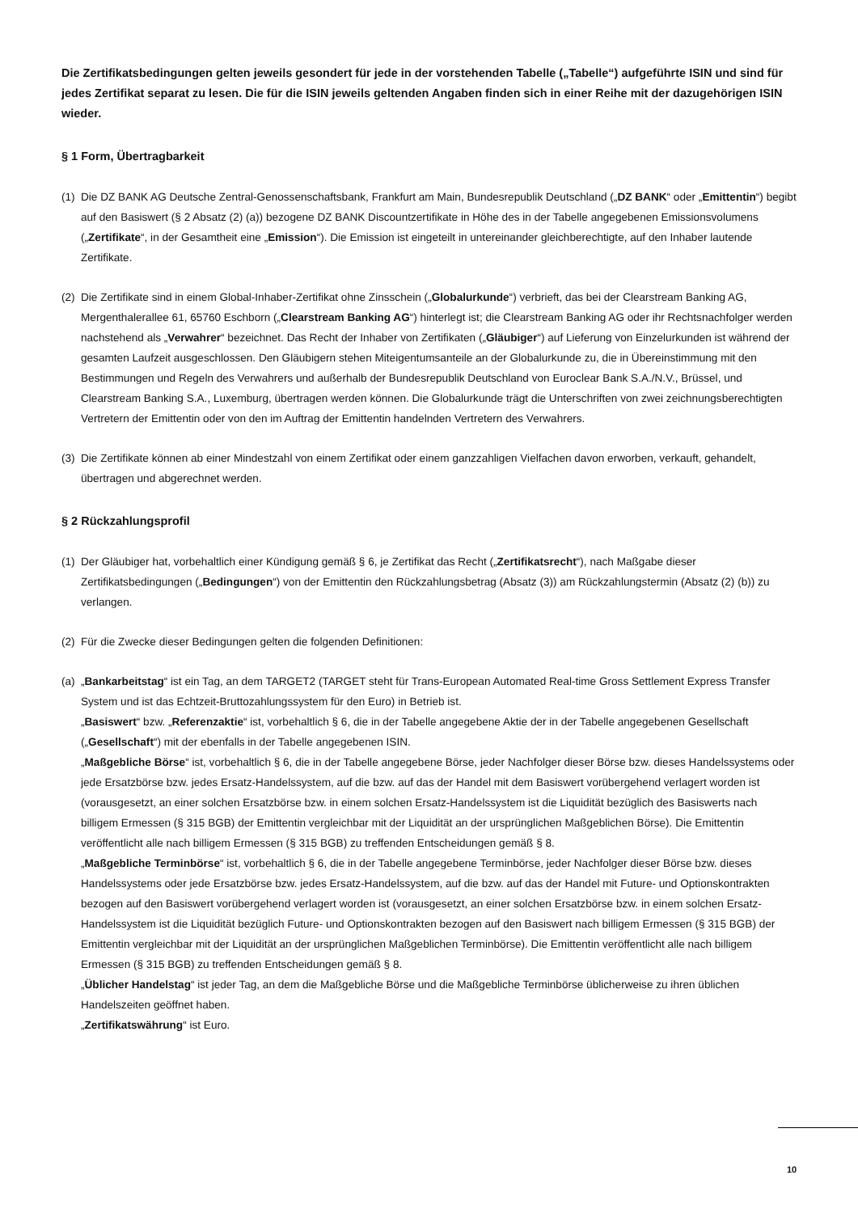Die Zertifikatsbedingungen gelten jeweils gesondert für jede in der vorstehenden Tabelle („Tabelle“) aufgeführte ISIN und sind für jedes Zertifikat separat zu lesen. Die für die ISIN jeweils geltenden Angaben finden sich in einer Reihe mit der dazugehörigen ISIN wieder.
§ 1 Form, Übertragbarkeit
(1)
Die DZ BANK AG Deutsche Zentral-Genossenschaftsbank, Frankfurt am Main, Bundesrepublik Deutschland („DZ BANK“ oder „Emittentin“) begibt auf den Basiswert (§ 2 Absatz (2) (a)) bezogene DZ BANK Discountzertifikate in Höhe des in der Tabelle angegebenen Emissionsvolumens („Zertifikate“, in der Gesamtheit eine „Emission“). Die Emission ist eingeteilt in untereinander gleichberechtigte, auf den Inhaber lautende Zertifikate.
(2)
Die Zertifikate sind in einem Global-Inhaber-Zertifikat ohne Zinsschein („Globalurkunde“) verbrieft, das bei der Clearstream Banking AG, Mergenthalerallee 61, 65760 Eschborn („Clearstream Banking AG“) hinterlegt ist; die Clearstream Banking AG oder ihr Rechtsnachfolger werden nachstehend als „Verwahrer“ bezeichnet. Das Recht der Inhaber von Zertifikaten („Gläubiger“) auf Lieferung von Einzelurkunden ist während der gesamten Laufzeit ausgeschlossen. Den Gläubigern stehen Miteigentumsanteile an der Globalurkunde zu, die in Übereinstimmung mit den Bestimmungen und Regeln des Verwahrers und außerhalb der Bundesrepublik Deutschland von Euroclear Bank S.A./N.V., Brüssel, und Clearstream Banking S.A., Luxemburg, übertragen werden können. Die Globalurkunde trägt die Unterschriften von zwei zeichnungsberechtigten Vertretern der Emittentin oder von den im Auftrag der Emittentin handelnden Vertretern des Verwahrers.
(3)
Die Zertifikate können ab einer Mindestzahl von einem Zertifikat oder einem ganzzahligen Vielfachen davon erworben, verkauft, gehandelt, übertragen und abgerechnet werden.
§ 2 Rückzahlungsprofil
(1)
Der Gläubiger hat, vorbehaltlich einer Kündigung gemäß § 6, je Zertifikat das Recht („Zertifikatsrecht“), nach Maßgabe dieser Zertifikatsbedingungen („Bedingungen“) von der Emittentin den Rückzahlungsbetrag (Absatz (3)) am Rückzahlungstermin (Absatz (2) (b)) zu verlangen.
(2)
Für die Zwecke dieser Bedingungen gelten die folgenden Definitionen:
(a)
„Bankarbeitstag“ ist ein Tag, an dem TARGET2 (TARGET steht für Trans-European Automated Real-time Gross Settlement Express Transfer System und ist das Echtzeit-Bruttozahlungssystem für den Euro) in Betrieb ist.
„Basiswert“ bzw. „Referenzaktie“ ist, vorbehaltlich § 6, die in der Tabelle angegebene Aktie der in der Tabelle angegebenen Gesellschaft („Gesellschaft“) mit der ebenfalls in der Tabelle angegebenen ISIN.
„Maßgebliche Börse“ ist, vorbehaltlich § 6, die in der Tabelle angegebene Börse, jeder Nachfolger dieser Börse bzw. dieses Handelssystems oder jede Ersatzbörse bzw. jedes Ersatz-Handelssystem, auf die bzw. auf das der Handel mit dem Basiswert vorübergehend verlagert worden ist (vorausgesetzt, an einer solchen Ersatzbörse bzw. in einem solchen Ersatz-Handelssystem ist die Liquidität bezüglich des Basiswerts nach billigem Ermessen (§ 315 BGB) der Emittentin vergleichbar mit der Liquidität an der ursprünglichen Maßgeblichen Börse). Die Emittentin veröffentlicht alle nach billigem Ermessen (§ 315 BGB) zu treffenden Entscheidungen gemäß § 8.
„Maßgebliche Terminbörse“ ist, vorbehaltlich § 6, die in der Tabelle angegebene Terminbörse, jeder Nachfolger dieser Börse bzw. dieses Handelssystems oder jede Ersatzbörse bzw. jedes Ersatz-Handelssystem, auf die bzw. auf das der Handel mit Future- und Optionskontrakten bezogen auf den Basiswert vorübergehend verlagert worden ist (vorausgesetzt, an einer solchen Ersatzbörse bzw. in einem solchen Ersatz-Handelssystem ist die Liquidität bezüglich Future- und Optionskontrakten bezogen auf den Basiswert nach billigem Ermessen (§ 315 BGB) der Emittentin vergleichbar mit der Liquidität an der ursprünglichen Maßgeblichen Terminbörse). Die Emittentin veröffentlicht alle nach billigem Ermessen (§ 315 BGB) zu treffenden Entscheidungen gemäß § 8.
„Üblicher Handelstag“ ist jeder Tag, an dem die Maßgebliche Börse und die Maßgebliche Terminbörse üblicherweise zu ihren üblichen Handelszeiten geöffnet haben.
„Zertifikatswährung“ ist Euro.
10